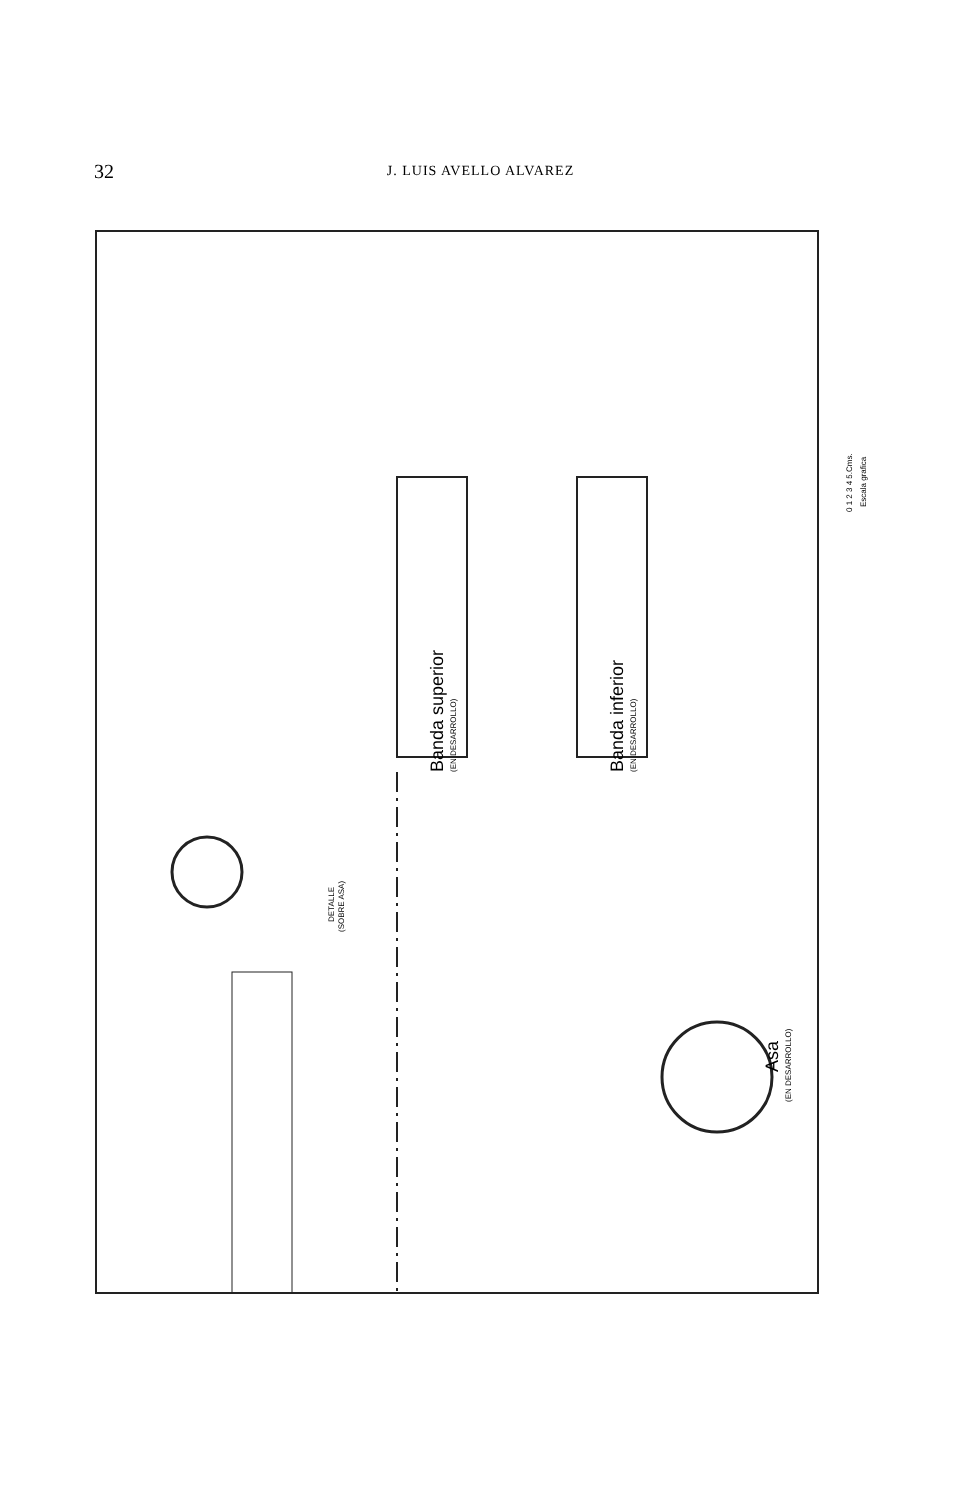32
J. LUIS AVELLO ALVAREZ
Banda superior (EN DESARROLLO) Banda inferior (EN DESARROLLO)
DETALLE
(SOBRE ASA)
Asa
(EN DESARROLLO)
0 1 2 3 4 5.Cms.
Escala grafica